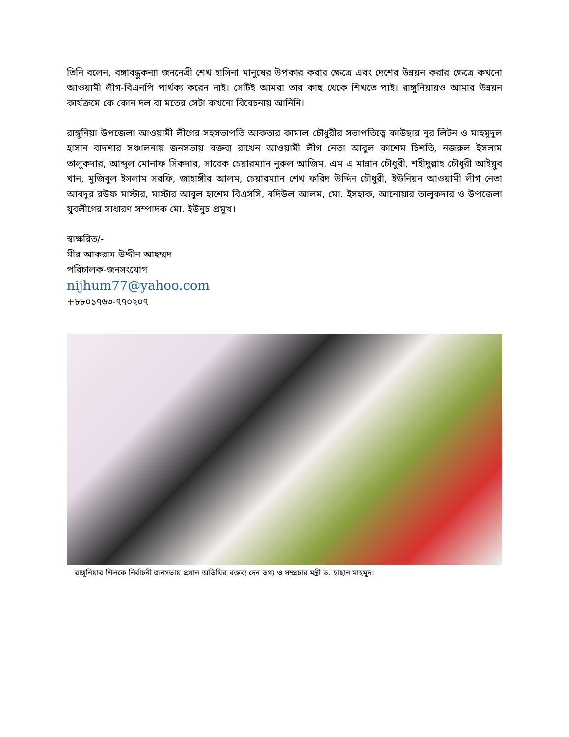তিনি বলেন, বঙ্গাবন্ধুকন্যা জননেত্রী শেখ হাসিনা মানুষের উপকার করার ক্ষেত্রে এবং দেশের উন্নয়ন করার ক্ষেত্রে কখনো আওয়ামী লীগ-বিএনপি পার্থক্য করেন নাই। সেটিই আমরা তার কাছ থেকে শিখতে পাই। রাঙ্গুনিয়ায়ও আমার উন্নয়ন কার্যক্রমে কে কোন দল বা মতের সেটা কখনো বিবেচনায় আনিনি।
রাঙ্গুনিয়া উপজেলা আওয়ামী লীগের সহসভাপতি আকতার কামাল চৌধুরীর সভাপতিত্বে কাউছার নূর লিটন ও মাহমুদুল হাসান বাদশার সঞ্চালনায় জনসভায় বক্তব্য রাখেন আওয়ামী লীগ নেতা আবুল কাশেম চিশতি, নজরুল ইসলাম তালুকদার, আব্দুল মোনাফ সিকদার, সাবেক চেয়ারম্যান নুরুল আজিম, এম এ মান্নান চৌধুরী, শহীদুল্লাহ চৌধুরী আইয়ুব খান, মুজিবুল ইসলাম সরফি, জাহাঙ্গীর আলম, চেয়ারম্যান শেখ ফরিদ উদ্দিন চৌধুরী, ইউনিয়ন আওয়ামী লীগ নেতা আবদুর রউফ মাস্টার, মাস্টার আবুল হাশেম বিএসসি, বদিউল আলম, মো. ইসহাক, আনোয়ার তালুকদার ও উপজেলা যুবলীগের সাধারণ সম্পাদক মো. ইউনুচ প্রমুখ।
স্বাক্ষরিত/-
মীর আকরাম উদ্দীন আহম্মদ
পরিচালক-জনসংযোগ
nijhum77@yahoo.com
+৮৮০১৭৬৩-৭৭০২০৭
রাঙ্গুনিয়ার শিলকে নির্বাচনী জনসভায় প্রধান অতিথির বক্তব্য দেন তথ্য ও সম্প্রচার মন্ত্রী ড. হাছান মাহমুদ।